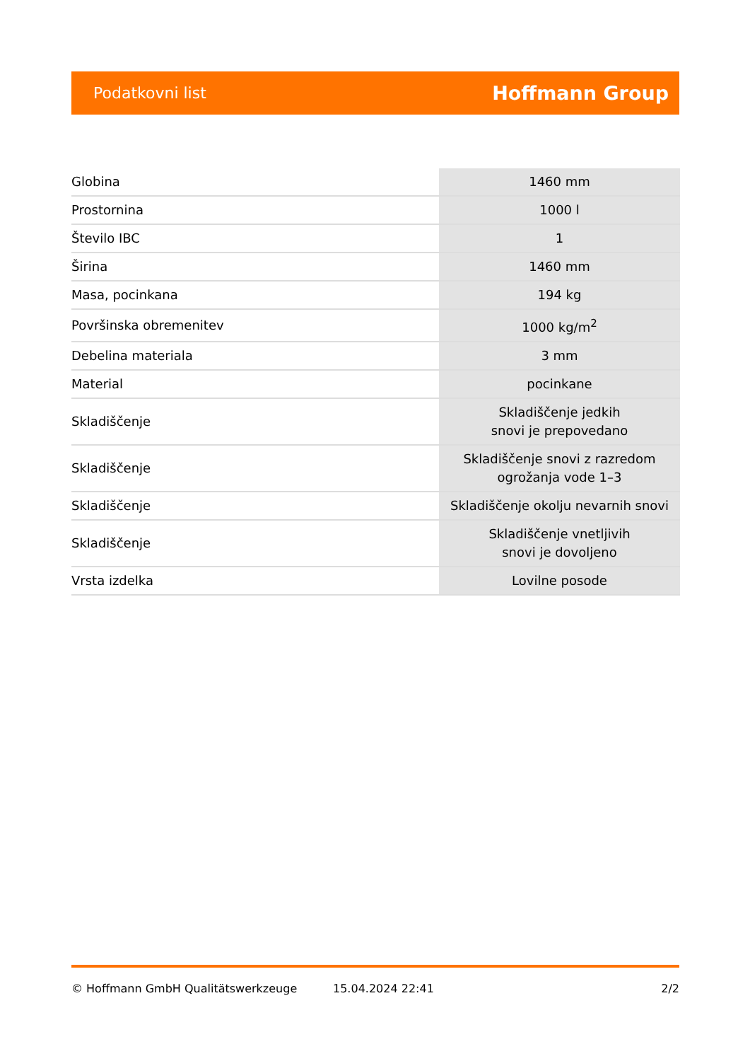Podatkovni list Hoffmann Group
| Globina | 1460 mm |
| Prostornina | 1000 l |
| Število IBC | 1 |
| Širina | 1460 mm |
| Masa, pocinkana | 194 kg |
| Površinska obremenitev | 1000 kg/m<sup>2</sup> |
| Debelina materiala | 3 mm |
| Material | pocinkane |
| Skladiščenje | Skladiščenje jedkih snovi je prepovedano |
| Skladiščenje | Skladiščenje snovi z razredom ogrožanja vode 1–3 |
| Skladiščenje | Skladiščenje okolju nevarnih snovi |
| Skladiščenje | Skladiščenje vnetljivih snovi je dovoljeno |
| Vrsta izdelka | Lovilne posode |
© Hoffmann GmbH Qualitätswerkzeuge 15.04.2024 22:41 2/2